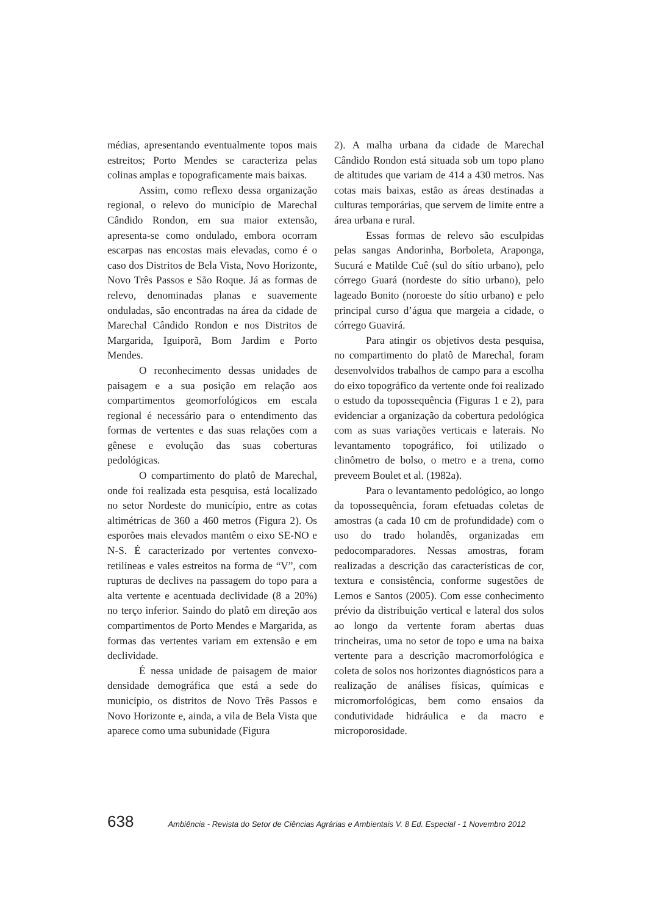médias, apresentando eventualmente topos mais estreitos; Porto Mendes se caracteriza pelas colinas amplas e topograficamente mais baixas.
Assim, como reflexo dessa organização regional, o relevo do município de Marechal Cândido Rondon, em sua maior extensão, apresenta-se como ondulado, embora ocorram escarpas nas encostas mais elevadas, como é o caso dos Distritos de Bela Vista, Novo Horizonte, Novo Três Passos e São Roque. Já as formas de relevo, denominadas planas e suavemente onduladas, são encontradas na área da cidade de Marechal Cândido Rondon e nos Distritos de Margarida, Iguiporã, Bom Jardim e Porto Mendes.
O reconhecimento dessas unidades de paisagem e a sua posição em relação aos compartimentos geomorfológicos em escala regional é necessário para o entendimento das formas de vertentes e das suas relações com a gênese e evolução das suas coberturas pedológicas.
O compartimento do platô de Marechal, onde foi realizada esta pesquisa, está localizado no setor Nordeste do município, entre as cotas altimétricas de 360 a 460 metros (Figura 2). Os esporões mais elevados mantêm o eixo SE-NO e N-S. É caracterizado por vertentes convexo-retilíneas e vales estreitos na forma de “V”, com rupturas de declives na passagem do topo para a alta vertente e acentuada declividade (8 a 20%) no terço inferior. Saindo do platô em direção aos compartimentos de Porto Mendes e Margarida, as formas das vertentes variam em extensão e em declividade.
É nessa unidade de paisagem de maior densidade demográfica que está a sede do município, os distritos de Novo Três Passos e Novo Horizonte e, ainda, a vila de Bela Vista que aparece como uma subunidade (Figura
2). A malha urbana da cidade de Marechal Cândido Rondon está situada sob um topo plano de altitudes que variam de 414 a 430 metros. Nas cotas mais baixas, estão as áreas destinadas a culturas temporárias, que servem de limite entre a área urbana e rural.
Essas formas de relevo são esculpidas pelas sangas Andorinha, Borboleta, Araponga, Sucurá e Matilde Cuê (sul do sítio urbano), pelo córrego Guará (nordeste do sítio urbano), pelo lageado Bonito (noroeste do sítio urbano) e pelo principal curso d’água que margeia a cidade, o córrego Guavirá.
Para atingir os objetivos desta pesquisa, no compartimento do platô de Marechal, foram desenvolvidos trabalhos de campo para a escolha do eixo topográfico da vertente onde foi realizado o estudo da topossequência (Figuras 1 e 2), para evidenciar a organização da cobertura pedológica com as suas variações verticais e laterais. No levantamento topográfico, foi utilizado o clinômetro de bolso, o metro e a trena, como preveem Boulet et al. (1982a).
Para o levantamento pedológico, ao longo da topossequência, foram efetuadas coletas de amostras (a cada 10 cm de profundidade) com o uso do trado holandês, organizadas em pedocomparadores. Nessas amostras, foram realizadas a descrição das características de cor, textura e consistência, conforme sugestões de Lemos e Santos (2005). Com esse conhecimento prévio da distribuição vertical e lateral dos solos ao longo da vertente foram abertas duas trincheiras, uma no setor de topo e uma na baixa vertente para a descrição macromorfológica e coleta de solos nos horizontes diagnósticos para a realização de análises físicas, químicas e micromorfológicas, bem como ensaios da condutividade hidráulica e da macro e microporosidade.
638 Ambiência - Revista do Setor de Ciências Agrárias e Ambientais V. 8 Ed. Especial - 1 Novembro 2012